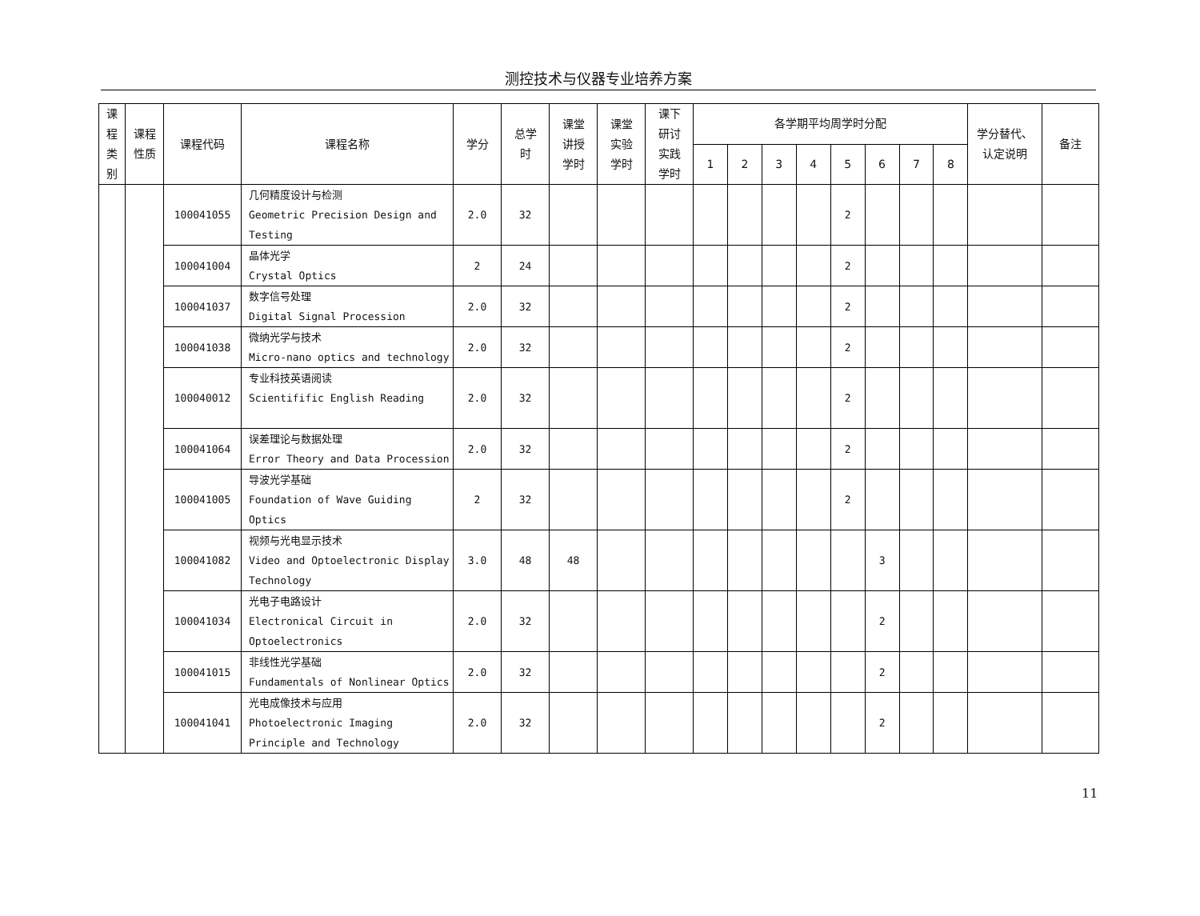测控技术与仪器专业培养方案
| 课 程 类 别 | 课程 性质 | 课程代码 | 课程名称 | 学分 | 总学 时 | 课堂 讲授 学时 | 课堂 实验 学时 | 课下 研讨 实践 学时 | 各学期平均周学时分配 | | | | | | | | 学分替代、 认定说明 | 备注 |
| --- | --- | --- | --- | --- | --- | --- | --- | --- | --- | --- | --- | --- | --- | --- | --- | --- | --- | --- |
| | | | | | | | | | 1 | 2 | 3 | 4 | 5 | 6 | 7 | 8 | | |
| | | 100041055 | 几何精度设计与检测 Geometric Precision Design and Testing | 2.0 | 32 | | | | | | | | 2 | | | | | |
| | | 100041004 | 晶体光学 Crystal Optics | 2 | 24 | | | | | | | | 2 | | | | | |
| | | 100041037 | 数字信号处理 Digital Signal Procession | 2.0 | 32 | | | | | | | | 2 | | | | | |
| | | 100041038 | 微纳光学与技术 Micro-nano optics and technology | 2.0 | 32 | | | | | | | | 2 | | | | | |
| | | 100040012 | 专业科技英语阅读 Scientifific English Reading | 2.0 | 32 | | | | | | | | 2 | | | | | |
| | | 100041064 | 误差理论与数据处理 Error Theory and Data Procession | 2.0 | 32 | | | | | | | | 2 | | | | | |
| | | 100041005 | 导波光学基础 Foundation of Wave Guiding Optics | 2 | 32 | | | | | | | | 2 | | | | | |
| | | 100041082 | 视频与光电显示技术 Video and Optoelectronic Display Technology | 3.0 | 48 | 48 | | | | | | | | 3 | | | | |
| | | 100041034 | 光电子电路设计 Electronical Circuit in Optoelectronics | 2.0 | 32 | | | | | | | | | 2 | | | | |
| | | 100041015 | 非线性光学基础 Fundamentals of Nonlinear Optics | 2.0 | 32 | | | | | | | | | 2 | | | | |
| | | 100041041 | 光电成像技术与应用 Photoelectronic Imaging Principle and Technology | 2.0 | 32 | | | | | | | | | 2 | | | | |
11